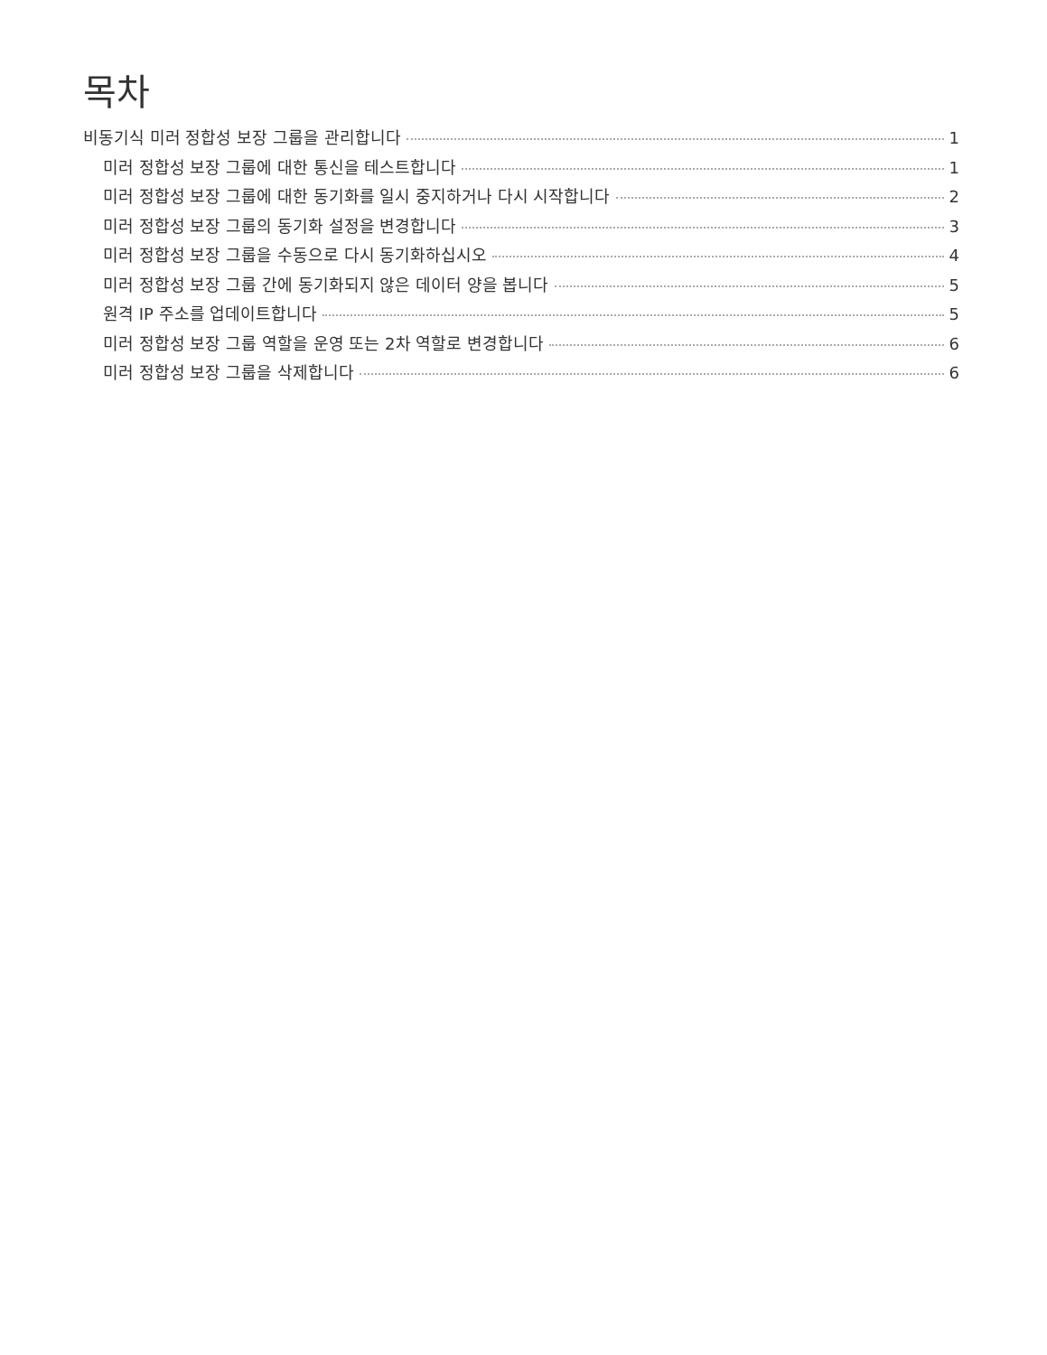목차
비동기식 미러 정합성 보장 그룹을 관리합니다 1
미러 정합성 보장 그룹에 대한 통신을 테스트합니다 1
미러 정합성 보장 그룹에 대한 동기화를 일시 중지하거나 다시 시작합니다 2
미러 정합성 보장 그룹의 동기화 설정을 변경합니다 3
미러 정합성 보장 그룹을 수동으로 다시 동기화하십시오 4
미러 정합성 보장 그룹 간에 동기화되지 않은 데이터 양을 봅니다 5
원격 IP 주소를 업데이트합니다 5
미러 정합성 보장 그룹 역할을 운영 또는 2차 역할로 변경합니다 6
미러 정합성 보장 그룹을 삭제합니다 6